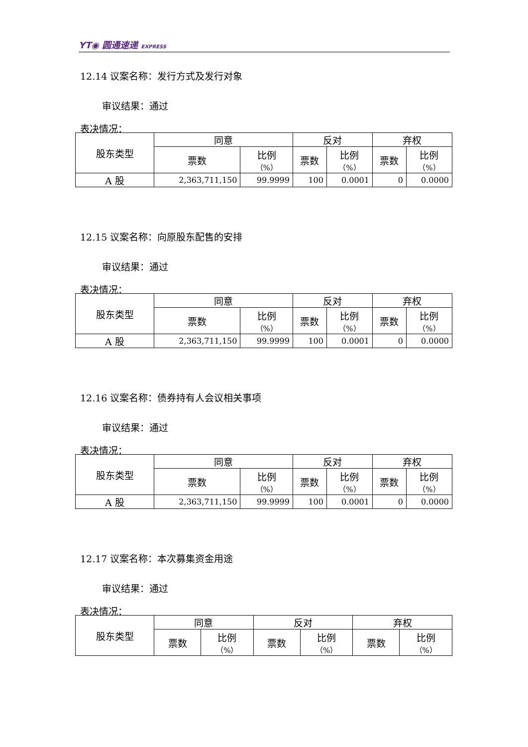YT◉ 圆通速递 EXPRESS
12.14 议案名称：发行方式及发行对象
审议结果：通过
表决情况：
| 股东类型 | 同意 | | 反对 | | 弃权 | |
| | 票数 | 比例 （%） | 票数 | 比例 （%） | 票数 | 比例 （%） |
| A 股 | 2,363,711,150 | 99.9999 | 100 | 0.0001 | 0 | 0.0000 |
12.15 议案名称：向原股东配售的安排
审议结果：通过
表决情况：
| 股东类型 | 同意 | | 反对 | | 弃权 | |
| | 票数 | 比例 （%） | 票数 | 比例 （%） | 票数 | 比例 （%） |
| A 股 | 2,363,711,150 | 99.9999 | 100 | 0.0001 | 0 | 0.0000 |
12.16 议案名称：债券持有人会议相关事项
审议结果：通过
表决情况：
| 股东类型 | 同意 | | 反对 | | 弃权 | |
| | 票数 | 比例 （%） | 票数 | 比例 （%） | 票数 | 比例 （%） |
| A 股 | 2,363,711,150 | 99.9999 | 100 | 0.0001 | 0 | 0.0000 |
12.17 议案名称：本次募集资金用途
审议结果：通过
表决情况：
| 股东类型 | 同意 | | 反对 | | 弃权 | |
| | 票数 | 比例 （%） | 票数 | 比例 （%） | 票数 | 比例 （%） |